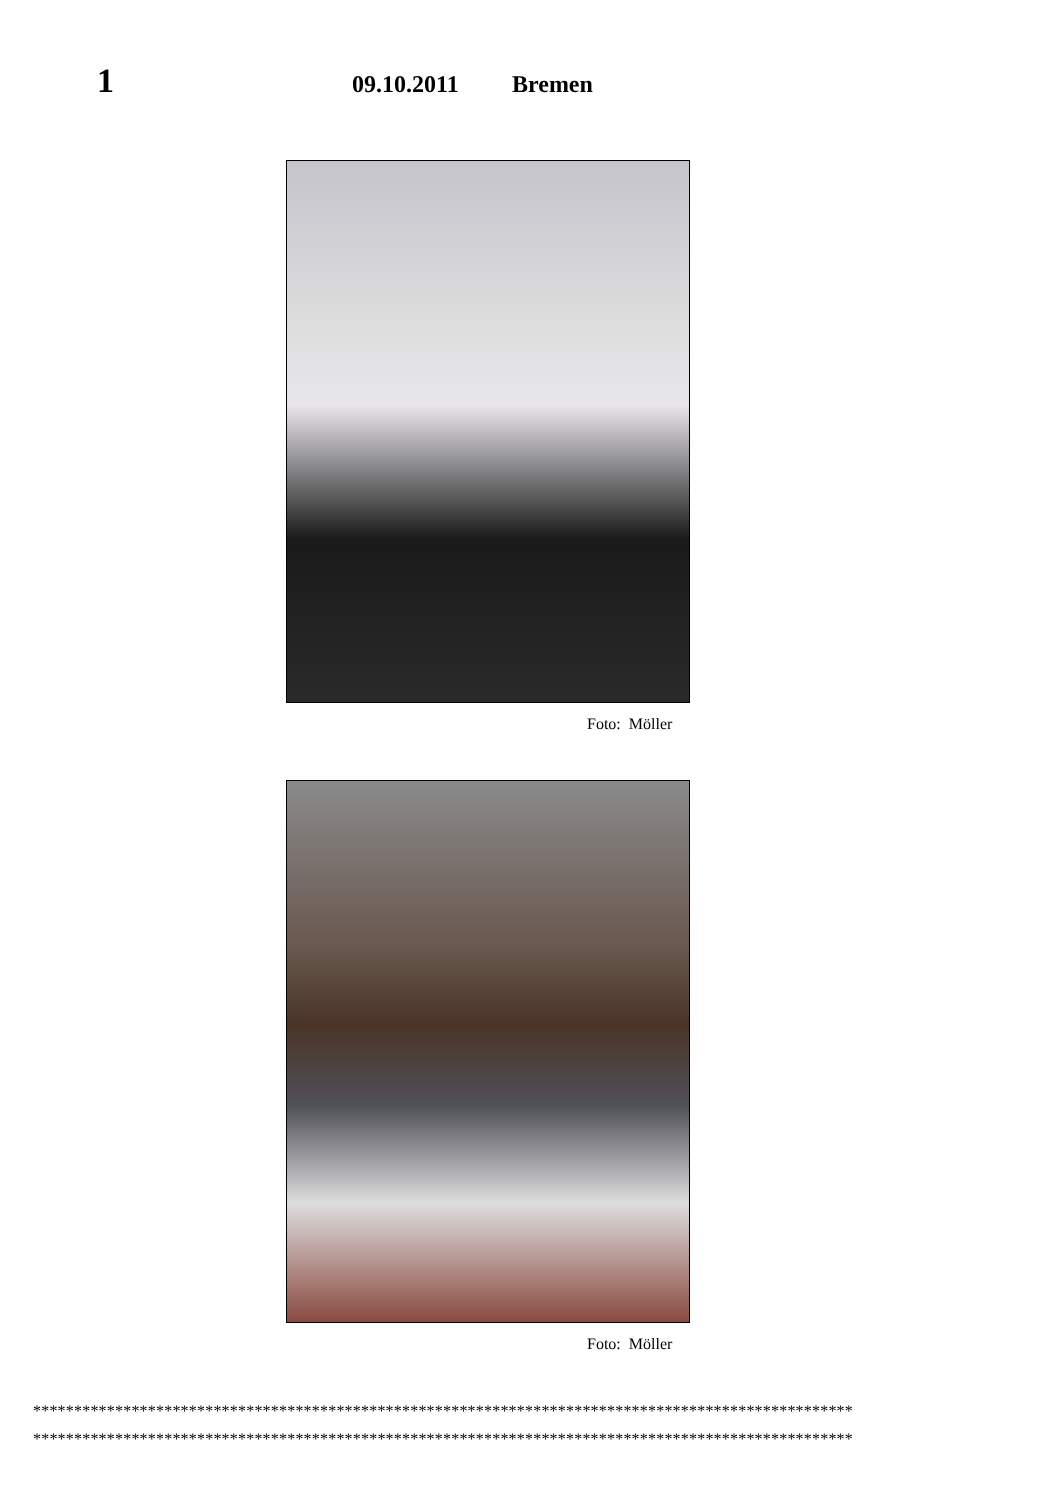1
09.10.2011
Bremen
Foto: Möller
Foto: Möller
****************************************************************************************************
****************************************************************************************************